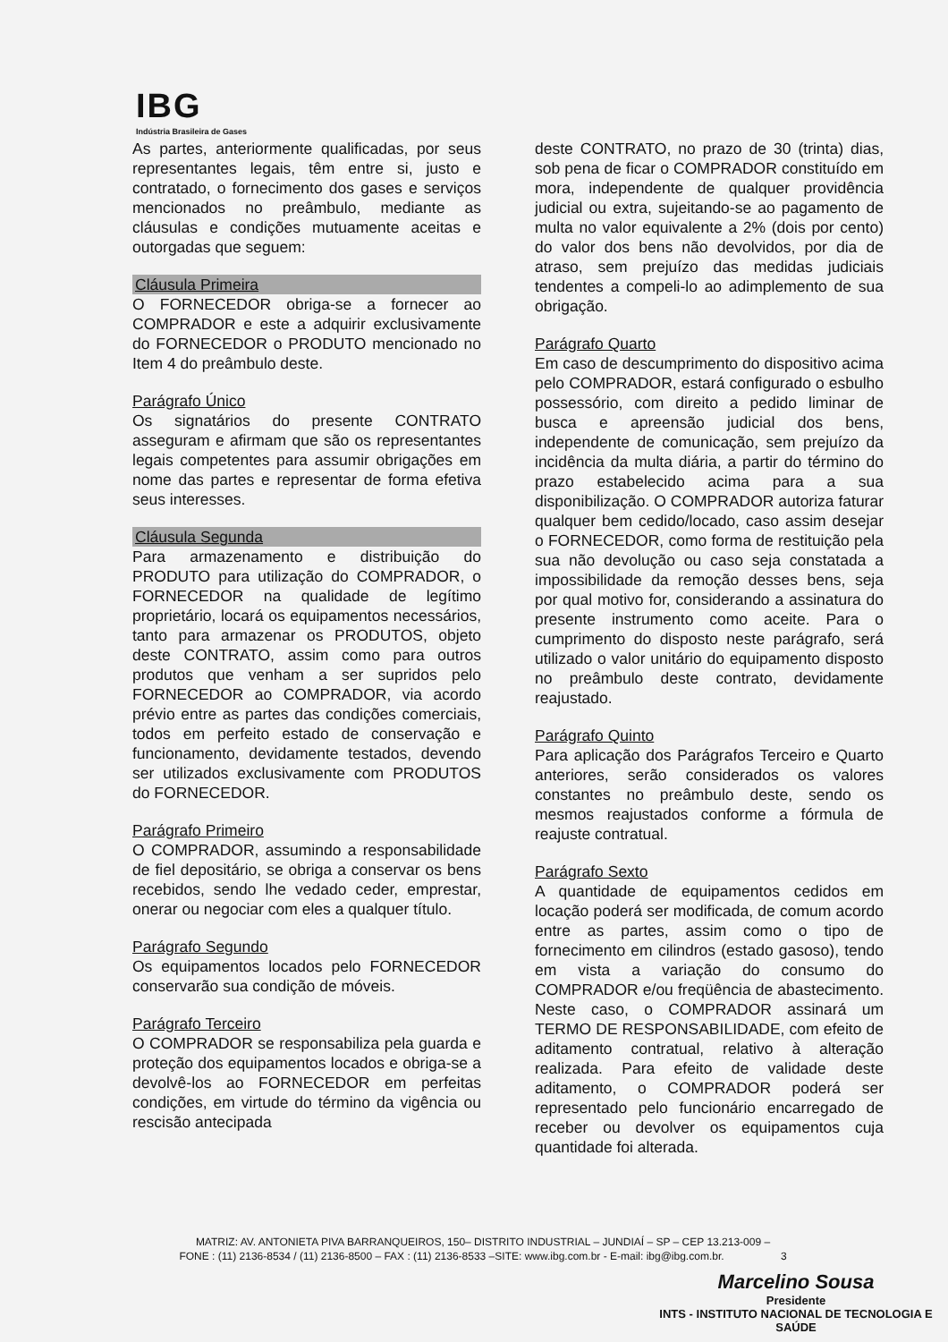IBG
Indústria Brasileira de Gases
As partes, anteriormente qualificadas, por seus representantes legais, têm entre si, justo e contratado, o fornecimento dos gases e serviços mencionados no preâmbulo, mediante as cláusulas e condições mutuamente aceitas e outorgadas que seguem:
Cláusula Primeira
O FORNECEDOR obriga-se a fornecer ao COMPRADOR e este a adquirir exclusivamente do FORNECEDOR o PRODUTO mencionado no Item 4 do preâmbulo deste.
Parágrafo Único
Os signatários do presente CONTRATO asseguram e afirmam que são os representantes legais competentes para assumir obrigações em nome das partes e representar de forma efetiva seus interesses.
Cláusula Segunda
Para armazenamento e distribuição do PRODUTO para utilização do COMPRADOR, o FORNECEDOR na qualidade de legítimo proprietário, locará os equipamentos necessários, tanto para armazenar os PRODUTOS, objeto deste CONTRATO, assim como para outros produtos que venham a ser supridos pelo FORNECEDOR ao COMPRADOR, via acordo prévio entre as partes das condições comerciais, todos em perfeito estado de conservação e funcionamento, devidamente testados, devendo ser utilizados exclusivamente com PRODUTOS do FORNECEDOR.
Parágrafo Primeiro
O COMPRADOR, assumindo a responsabilidade de fiel depositário, se obriga a conservar os bens recebidos, sendo lhe vedado ceder, emprestar, onerar ou negociar com eles a qualquer título.
Parágrafo Segundo
Os equipamentos locados pelo FORNECEDOR conservarão sua condição de móveis.
Parágrafo Terceiro
O COMPRADOR se responsabiliza pela guarda e proteção dos equipamentos locados e obriga-se a devolvê-los ao FORNECEDOR em perfeitas condições, em virtude do término da vigência ou rescisão antecipada
deste CONTRATO, no prazo de 30 (trinta) dias, sob pena de ficar o COMPRADOR constituído em mora, independente de qualquer providência judicial ou extra, sujeitando-se ao pagamento de multa no valor equivalente a 2% (dois por cento) do valor dos bens não devolvidos, por dia de atraso, sem prejuízo das medidas judiciais tendentes a compeli-lo ao adimplemento de sua obrigação.
Parágrafo Quarto
Em caso de descumprimento do dispositivo acima pelo COMPRADOR, estará configurado o esbulho possessório, com direito a pedido liminar de busca e apreensão judicial dos bens, independente de comunicação, sem prejuízo da incidência da multa diária, a partir do término do prazo estabelecido acima para a sua disponibilização. O COMPRADOR autoriza faturar qualquer bem cedido/locado, caso assim desejar o FORNECEDOR, como forma de restituição pela sua não devolução ou caso seja constatada a impossibilidade da remoção desses bens, seja por qual motivo for, considerando a assinatura do presente instrumento como aceite. Para o cumprimento do disposto neste parágrafo, será utilizado o valor unitário do equipamento disposto no preâmbulo deste contrato, devidamente reajustado.
Parágrafo Quinto
Para aplicação dos Parágrafos Terceiro e Quarto anteriores, serão considerados os valores constantes no preâmbulo deste, sendo os mesmos reajustados conforme a fórmula de reajuste contratual.
Parágrafo Sexto
A quantidade de equipamentos cedidos em locação poderá ser modificada, de comum acordo entre as partes, assim como o tipo de fornecimento em cilindros (estado gasoso), tendo em vista a variação do consumo do COMPRADOR e/ou freqüência de abastecimento. Neste caso, o COMPRADOR assinará um TERMO DE RESPONSABILIDADE, com efeito de aditamento contratual, relativo à alteração realizada. Para efeito de validade deste aditamento, o COMPRADOR poderá ser representado pelo funcionário encarregado de receber ou devolver os equipamentos cuja quantidade foi alterada.
MATRIZ: AV. ANTONIETA PIVA BARRANQUEIROS, 150– DISTRITO INDUSTRIAL – JUNDIAÍ – SP – CEP 13.213-009 –
FONE : (11) 2136-8534 / (11) 2136-8500 – FAX : (11) 2136-8533 –SITE: www.ibg.com.br - E-mail: ibg@ibg.com.br. 3
Marcelino Sousa
Presidente
INTS - INSTITUTO NACIONAL DE TECNOLOGIA E SAÚDE